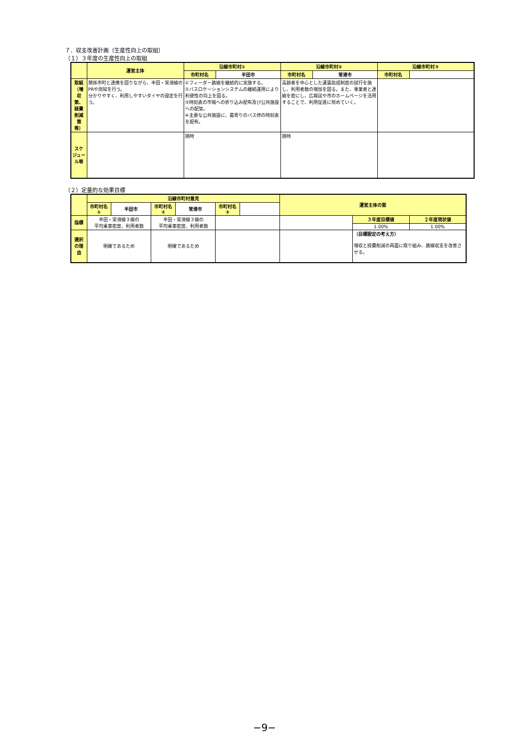７．収支改善計画（生産性向上の取組）
（１）３年度の生産性向上の取組
| | 運営主体 | 沿線市町村① | | 沿線市町村② | | 沿線市町村③ | |
| | | 市町村名 | 半田市 | 市町村名 | 常滑市 | 市町村名 | |
| 取組 （増収策、経費削減策等） | 関係市町と連携を図りながら、半田・常滑線のPRや周知を行う。 分かりやすく、利用しやすいダイヤの設定を行う。 | ①フィーダー路線を継続的に実施する。 ②バスロケーションシステムの継続運用により利便性の向上を図る。 ③時刻表の市報への折り込み配布及び公共施設への配架。 ④主要な公共施設に、最寄りのバス停の時刻表を配布。 | | 高齢者を中心とした運賃助成制度の試行を施し、利用者数の増加を図る。また、事業者と連絡を密にし、広報誌や市のホームページを活用することで、利用促進に努めていく。 | | | |
| スケジュール等 | | 随時 | | 随時 | | | |
（２）定量的な効果目標
| | 沿線市町村意見 | | | | | | 運営主体の案 | | |
| | 市町村名① | 半田市 | 市町村名② | 常滑市 | 市町村名③ | | | | |
| 指標 | 半田・常滑線３線の 平均乗車密度、利用者数 | | 半田・常滑線３線の 平均乗車密度、利用者数 | | | | | ３年度目標値 | ２年度現状値 |
| | | | | | | | | 1.00% | 1.00% |
| 選択の理由 | 明確であるため | | 明確であるため | | | | | （目標設定の考え方） 増収と経費削減の両面に取り組み、路線収支を改善させる。 | |
−9−